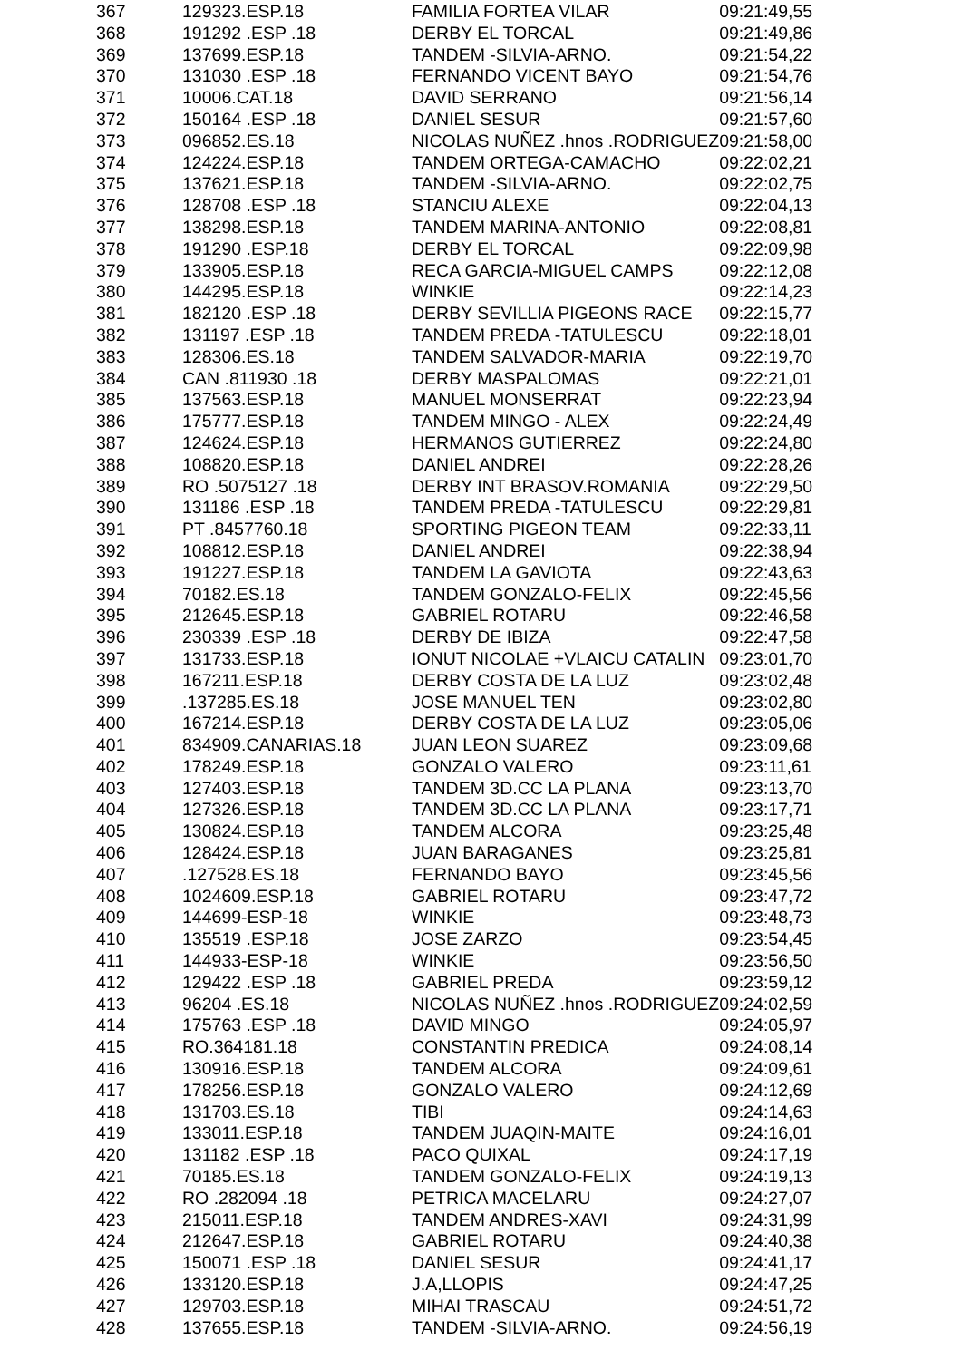| 367 | 129323.ESP.18 | FAMILIA FORTEA VILAR | 09:21:49,55 |
| 368 | 191292 .ESP .18 | DERBY EL TORCAL | 09:21:49,86 |
| 369 | 137699.ESP.18 | TANDEM -SILVIA-ARNO. | 09:21:54,22 |
| 370 | 131030 .ESP .18 | FERNANDO VICENT BAYO | 09:21:54,76 |
| 371 | 10006.CAT.18 | DAVID SERRANO | 09:21:56,14 |
| 372 | 150164 .ESP .18 | DANIEL SESUR | 09:21:57,60 |
| 373 | 096852.ES.18 | NICOLAS NUÑEZ .hnos .RODRIGUEZ | 09:21:58,00 |
| 374 | 124224.ESP.18 | TANDEM ORTEGA-CAMACHO | 09:22:02,21 |
| 375 | 137621.ESP.18 | TANDEM -SILVIA-ARNO. | 09:22:02,75 |
| 376 | 128708 .ESP .18 | STANCIU ALEXE | 09:22:04,13 |
| 377 | 138298.ESP.18 | TANDEM MARINA-ANTONIO | 09:22:08,81 |
| 378 | 191290 .ESP.18 | DERBY EL TORCAL | 09:22:09,98 |
| 379 | 133905.ESP.18 | RECA GARCIA-MIGUEL CAMPS | 09:22:12,08 |
| 380 | 144295.ESP.18 | WINKIE | 09:22:14,23 |
| 381 | 182120 .ESP .18 | DERBY SEVILLIA PIGEONS RACE | 09:22:15,77 |
| 382 | 131197 .ESP .18 | TANDEM PREDA -TATULESCU | 09:22:18,01 |
| 383 | 128306.ES.18 | TANDEM SALVADOR-MARIA | 09:22:19,70 |
| 384 | CAN .811930 .18 | DERBY MASPALOMAS | 09:22:21,01 |
| 385 | 137563.ESP.18 | MANUEL MONSERRAT | 09:22:23,94 |
| 386 | 175777.ESP.18 | TANDEM MINGO - ALEX | 09:22:24,49 |
| 387 | 124624.ESP.18 | HERMANOS GUTIERREZ | 09:22:24,80 |
| 388 | 108820.ESP.18 | DANIEL ANDREI | 09:22:28,26 |
| 389 | RO .5075127 .18 | DERBY INT BRASOV.ROMANIA | 09:22:29,50 |
| 390 | 131186 .ESP .18 | TANDEM PREDA -TATULESCU | 09:22:29,81 |
| 391 | PT .8457760.18 | SPORTING PIGEON TEAM | 09:22:33,11 |
| 392 | 108812.ESP.18 | DANIEL ANDREI | 09:22:38,94 |
| 393 | 191227.ESP.18 | TANDEM LA GAVIOTA | 09:22:43,63 |
| 394 | 70182.ES.18 | TANDEM GONZALO-FELIX | 09:22:45,56 |
| 395 | 212645.ESP.18 | GABRIEL ROTARU | 09:22:46,58 |
| 396 | 230339 .ESP .18 | DERBY DE IBIZA | 09:22:47,58 |
| 397 | 131733.ESP.18 | IONUT NICOLAE +VLAICU CATALIN | 09:23:01,70 |
| 398 | 167211.ESP.18 | DERBY COSTA DE LA LUZ | 09:23:02,48 |
| 399 | .137285.ES.18 | JOSE MANUEL TEN | 09:23:02,80 |
| 400 | 167214.ESP.18 | DERBY COSTA DE LA LUZ | 09:23:05,06 |
| 401 | 834909.CANARIAS.18 | JUAN LEON SUAREZ | 09:23:09,68 |
| 402 | 178249.ESP.18 | GONZALO VALERO | 09:23:11,61 |
| 403 | 127403.ESP.18 | TANDEM 3D.CC LA PLANA | 09:23:13,70 |
| 404 | 127326.ESP.18 | TANDEM 3D.CC LA PLANA | 09:23:17,71 |
| 405 | 130824.ESP.18 | TANDEM ALCORA | 09:23:25,48 |
| 406 | 128424.ESP.18 | JUAN BARAGANES | 09:23:25,81 |
| 407 | .127528.ES.18 | FERNANDO BAYO | 09:23:45,56 |
| 408 | 1024609.ESP.18 | GABRIEL ROTARU | 09:23:47,72 |
| 409 | 144699-ESP-18 | WINKIE | 09:23:48,73 |
| 410 | 135519 .ESP.18 | JOSE ZARZO | 09:23:54,45 |
| 411 | 144933-ESP-18 | WINKIE | 09:23:56,50 |
| 412 | 129422 .ESP .18 | GABRIEL PREDA | 09:23:59,12 |
| 413 | 96204 .ES.18 | NICOLAS NUÑEZ .hnos .RODRIGUEZ | 09:24:02,59 |
| 414 | 175763 .ESP .18 | DAVID MINGO | 09:24:05,97 |
| 415 | RO.364181.18 | CONSTANTIN PREDICA | 09:24:08,14 |
| 416 | 130916.ESP.18 | TANDEM ALCORA | 09:24:09,61 |
| 417 | 178256.ESP.18 | GONZALO VALERO | 09:24:12,69 |
| 418 | 131703.ES.18 | TIBI | 09:24:14,63 |
| 419 | 133011.ESP.18 | TANDEM JUAQIN-MAITE | 09:24:16,01 |
| 420 | 131182 .ESP .18 | PACO QUIXAL | 09:24:17,19 |
| 421 | 70185.ES.18 | TANDEM GONZALO-FELIX | 09:24:19,13 |
| 422 | RO .282094 .18 | PETRICA MACELARU | 09:24:27,07 |
| 423 | 215011.ESP.18 | TANDEM ANDRES-XAVI | 09:24:31,99 |
| 424 | 212647.ESP.18 | GABRIEL ROTARU | 09:24:40,38 |
| 425 | 150071 .ESP .18 | DANIEL SESUR | 09:24:41,17 |
| 426 | 133120.ESP.18 | J.A,LLOPIS | 09:24:47,25 |
| 427 | 129703.ESP.18 | MIHAI TRASCAU | 09:24:51,72 |
| 428 | 137655.ESP.18 | TANDEM -SILVIA-ARNO. | 09:24:56,19 |